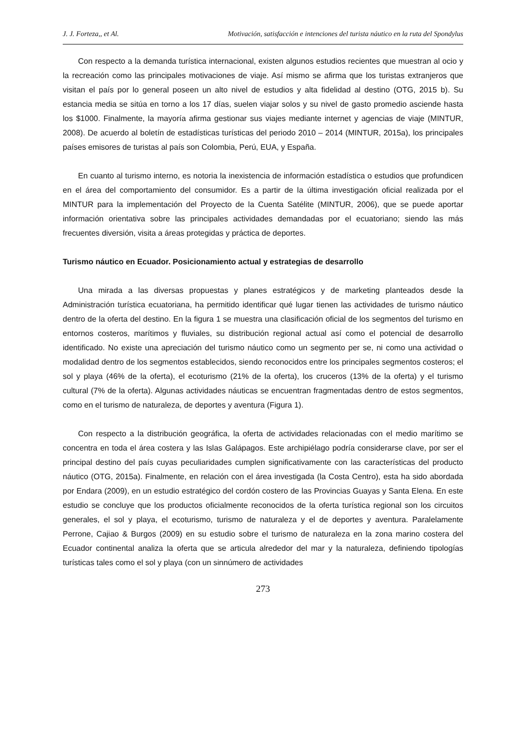J. J. Forteza,, et Al. Motivación, satisfacción e intenciones del turista náutico en la ruta del Spondylus
Con respecto a la demanda turística internacional, existen algunos estudios recientes que muestran al ocio y la recreación como las principales motivaciones de viaje. Así mismo se afirma que los turistas extranjeros que visitan el país por lo general poseen un alto nivel de estudios y alta fidelidad al destino (OTG, 2015 b). Su estancia media se sitúa en torno a los 17 días, suelen viajar solos y su nivel de gasto promedio asciende hasta los $1000. Finalmente, la mayoría afirma gestionar sus viajes mediante internet y agencias de viaje (MINTUR, 2008). De acuerdo al boletín de estadísticas turísticas del periodo 2010 – 2014 (MINTUR, 2015a), los principales países emisores de turistas al país son Colombia, Perú, EUA, y España.
En cuanto al turismo interno, es notoria la inexistencia de información estadística o estudios que profundicen en el área del comportamiento del consumidor. Es a partir de la última investigación oficial realizada por el MINTUR para la implementación del Proyecto de la Cuenta Satélite (MINTUR, 2006), que se puede aportar información orientativa sobre las principales actividades demandadas por el ecuatoriano; siendo las más frecuentes diversión, visita a áreas protegidas y práctica de deportes.
Turismo náutico en Ecuador. Posicionamiento actual y estrategias de desarrollo
Una mirada a las diversas propuestas y planes estratégicos y de marketing planteados desde la Administración turística ecuatoriana, ha permitido identificar qué lugar tienen las actividades de turismo náutico dentro de la oferta del destino. En la figura 1 se muestra una clasificación oficial de los segmentos del turismo en entornos costeros, marítimos y fluviales, su distribución regional actual así como el potencial de desarrollo identificado. No existe una apreciación del turismo náutico como un segmento per se, ni como una actividad o modalidad dentro de los segmentos establecidos, siendo reconocidos entre los principales segmentos costeros; el sol y playa (46% de la oferta), el ecoturismo (21% de la oferta), los cruceros (13% de la oferta) y el turismo cultural (7% de la oferta). Algunas actividades náuticas se encuentran fragmentadas dentro de estos segmentos, como en el turismo de naturaleza, de deportes y aventura (Figura 1).
Con respecto a la distribución geográfica, la oferta de actividades relacionadas con el medio marítimo se concentra en toda el área costera y las Islas Galápagos. Este archipiélago podría considerarse clave, por ser el principal destino del país cuyas peculiaridades cumplen significativamente con las características del producto náutico (OTG, 2015a). Finalmente, en relación con el área investigada (la Costa Centro), esta ha sido abordada por Endara (2009), en un estudio estratégico del cordón costero de las Provincias Guayas y Santa Elena. En este estudio se concluye que los productos oficialmente reconocidos de la oferta turística regional son los circuitos generales, el sol y playa, el ecoturismo, turismo de naturaleza y el de deportes y aventura. Paralelamente Perrone, Cajiao & Burgos (2009) en su estudio sobre el turismo de naturaleza en la zona marino costera del Ecuador continental analiza la oferta que se articula alrededor del mar y la naturaleza, definiendo tipologías turísticas tales como el sol y playa (con un sinnúmero de actividades
273